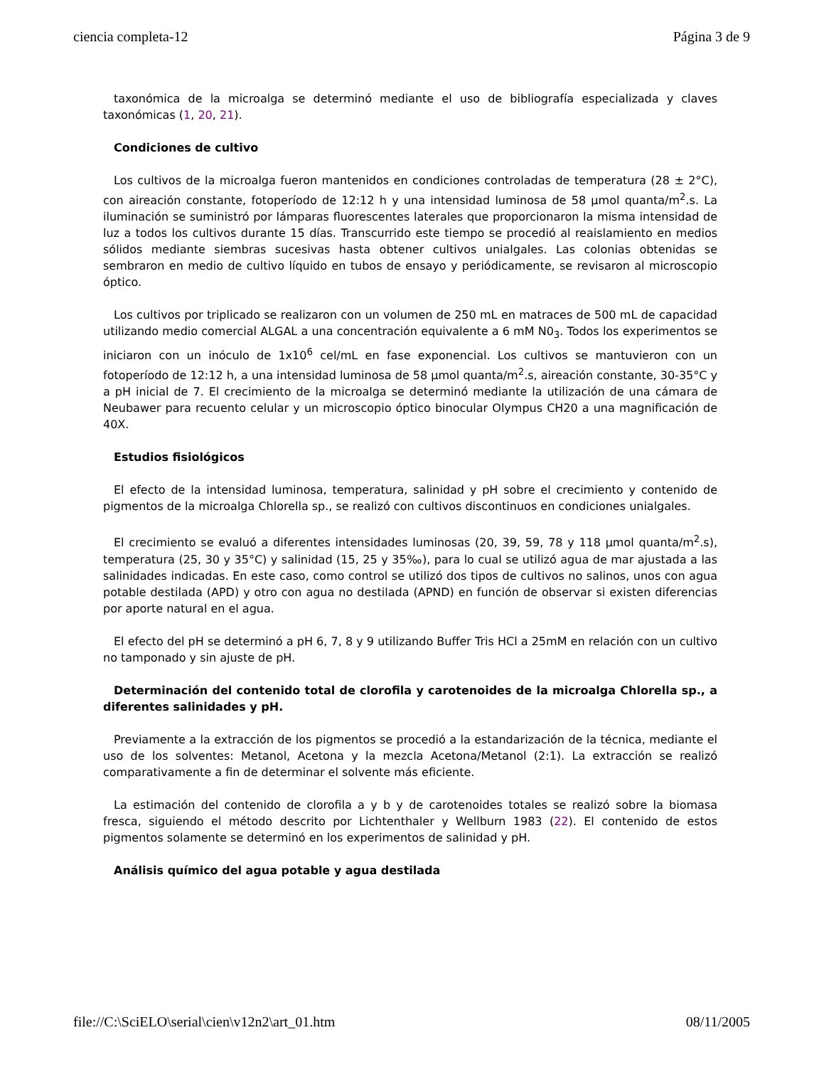ciencia completa-12 Página 3 de 9
taxonómica de la microalga se determinó mediante el uso de bibliografía especializada y claves taxonómicas (1, 20, 21).
Condiciones de cultivo
Los cultivos de la microalga fueron mantenidos en condiciones controladas de temperatura (28 ± 2°C), con aireación constante, fotoperíodo de 12:12 h y una intensidad luminosa de 58 µmol quanta/m<sup>2</sup>.s. La iluminación se suministró por lámparas fluorescentes laterales que proporcionaron la misma intensidad de luz a todos los cultivos durante 15 días. Transcurrido este tiempo se procedió al reaislamiento en medios sólidos mediante siembras sucesivas hasta obtener cultivos unialgales. Las colonias obtenidas se sembraron en medio de cultivo líquido en tubos de ensayo y periódicamente, se revisaron al microscopio óptico.
Los cultivos por triplicado se realizaron con un volumen de 250 mL en matraces de 500 mL de capacidad utilizando medio comercial ALGAL a una concentración equivalente a 6 mM N0<sub>3</sub>. Todos los experimentos se iniciaron con un inóculo de 1x10<sup>6</sup> cel/mL en fase exponencial. Los cultivos se mantuvieron con un fotoperíodo de 12:12 h, a una intensidad luminosa de 58 µmol quanta/m<sup>2</sup>.s, aireación constante, 30-35°C y a pH inicial de 7. El crecimiento de la microalga se determinó mediante la utilización de una cámara de Neubawer para recuento celular y un microscopio óptico binocular Olympus CH20 a una magnificación de 40X.
Estudios fisiológicos
El efecto de la intensidad luminosa, temperatura, salinidad y pH sobre el crecimiento y contenido de pigmentos de la microalga Chlorella sp., se realizó con cultivos discontinuos en condiciones unialgales.
El crecimiento se evaluó a diferentes intensidades luminosas (20, 39, 59, 78 y 118 µmol quanta/m<sup>2</sup>.s), temperatura (25, 30 y 35°C) y salinidad (15, 25 y 35‰), para lo cual se utilizó agua de mar ajustada a las salinidades indicadas. En este caso, como control se utilizó dos tipos de cultivos no salinos, unos con agua potable destilada (APD) y otro con agua no destilada (APND) en función de observar si existen diferencias por aporte natural en el agua.
El efecto del pH se determinó a pH 6, 7, 8 y 9 utilizando Buffer Tris HCl a 25mM en relación con un cultivo no tamponado y sin ajuste de pH.
Determinación del contenido total de clorofila y carotenoides de la microalga Chlorella sp., a diferentes salinidades y pH.
Previamente a la extracción de los pigmentos se procedió a la estandarización de la técnica, mediante el uso de los solventes: Metanol, Acetona y la mezcla Acetona/Metanol (2:1). La extracción se realizó comparativamente a fin de determinar el solvente más eficiente.
La estimación del contenido de clorofila a y b y de carotenoides totales se realizó sobre la biomasa fresca, siguiendo el método descrito por Lichtenthaler y Wellburn 1983 (22). El contenido de estos pigmentos solamente se determinó en los experimentos de salinidad y pH.
Análisis químico del agua potable y agua destilada
file://C:\SciELO\serial\cien\v12n2\art_01.htm 08/11/2005